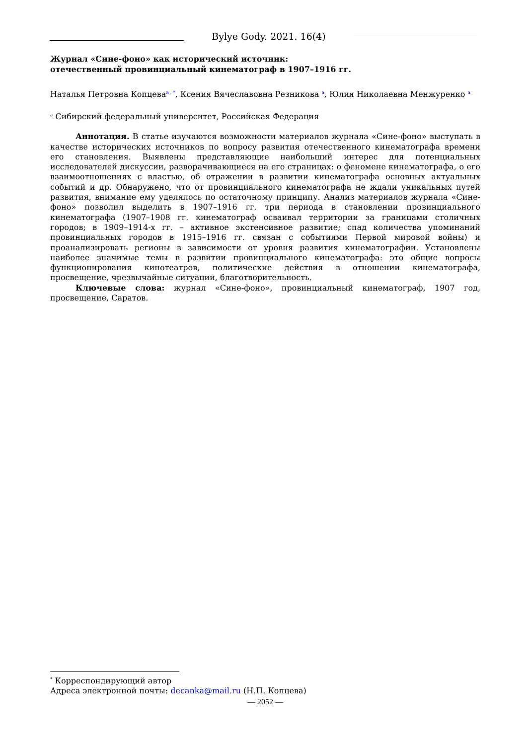Bylye Gody. 2021. 16(4)
Журнал «Сине-фоно» как исторический источник:
отечественный провинциальный кинематограф в 1907–1916 гг.
Наталья Петровна Копцева<sup>a , *</sup>, Ксения Вячеславовна Резникова <sup>a</sup>, Юлия Николаевна Менжуренко <sup>a</sup>
<sup>a</sup> Сибирский федеральный университет, Российская Федерация
Аннотация. В статье изучаются возможности материалов журнала «Сине-фоно» выступать в качестве исторических источников по вопросу развития отечественного кинематографа времени его становления. Выявлены представляющие наибольший интерес для потенциальных исследователей дискуссии, разворачивающиеся на его страницах: о феномене кинематографа, о его взаимоотношениях с властью, об отражении в развитии кинематографа основных актуальных событий и др. Обнаружено, что от провинциального кинематографа не ждали уникальных путей развития, внимание ему уделялось по остаточному принципу. Анализ материалов журнала «Сине-фоно» позволил выделить в 1907–1916 гг. три периода в становлении провинциального кинематографа (1907–1908 гг. кинематограф осваивал территории за границами столичных городов; в 1909–1914-х гг. – активное экстенсивное развитие; спад количества упоминаний провинциальных городов в 1915–1916 гг. связан с событиями Первой мировой войны) и проанализировать регионы в зависимости от уровня развития кинематографии. Установлены наиболее значимые темы в развитии провинциального кинематографа: это общие вопросы функционирования кинотеатров, политические действия в отношении кинематографа, просвещение, чрезвычайные ситуации, благотворительность.
Ключевые слова: журнал «Сине-фоно», провинциальный кинематограф, 1907 год, просвещение, Саратов.
<sup>*</sup> Корреспондирующий автор
Адреса электронной почты: decanka@mail.ru (Н.П. Копцева)
— 2052 —